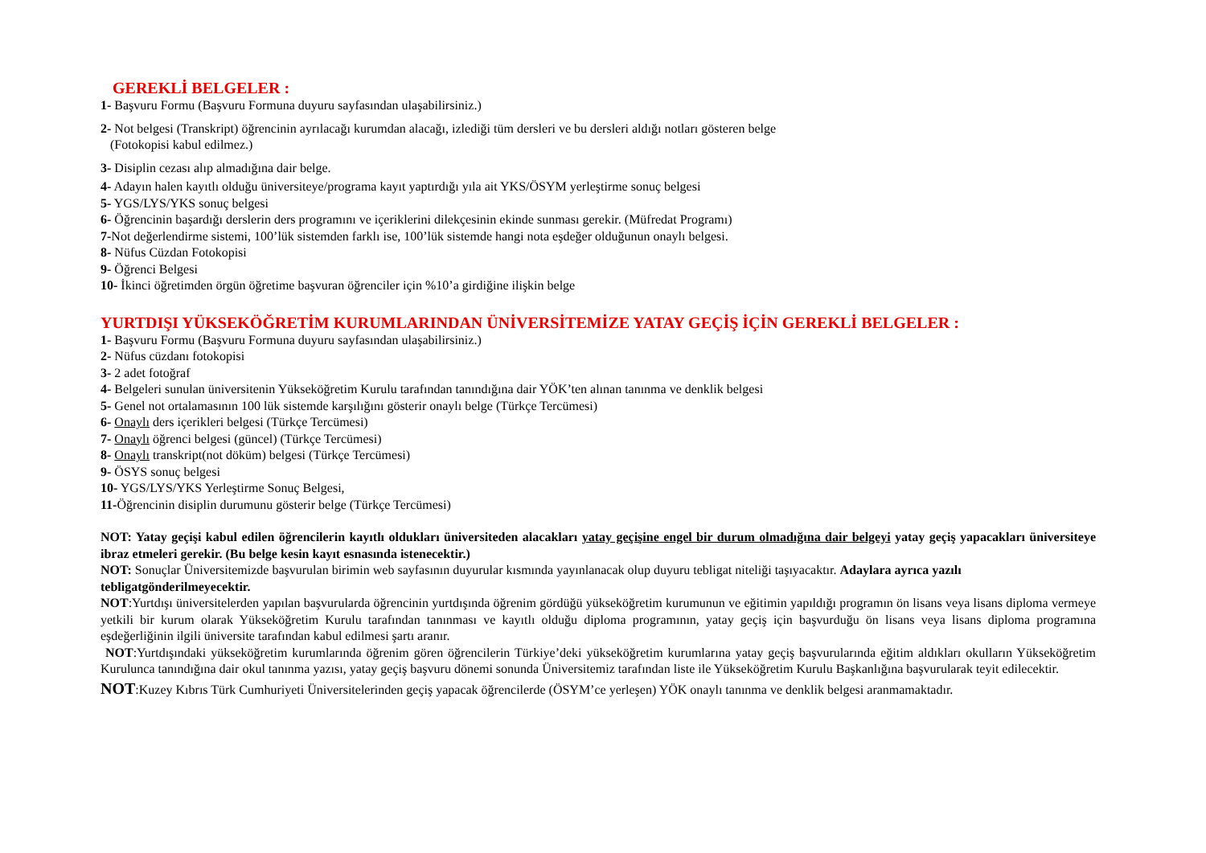GEREKLİ BELGELER :
1- Başvuru Formu (Başvuru Formuna duyuru sayfasından ulaşabilirsiniz.)
2- Not belgesi (Transkript) öğrencinin ayrılacağı kurumdan alacağı, izlediği tüm dersleri ve bu dersleri aldığı notları gösteren belge
(Fotokopisi kabul edilmez.)
3- Disiplin cezası alıp almadığına dair belge.
4- Adayın halen kayıtlı olduğu üniversiteye/programa kayıt yaptırdığı yıla ait YKS/ÖSYM yerleştirme sonuç belgesi
5- YGS/LYS/YKS sonuç belgesi
6- Öğrencinin başardığı derslerin ders programını ve içeriklerini dilekçesinin ekinde sunması gerekir. (Müfredat Programı)
7-Not değerlendirme sistemi, 100’lük sistemden farklı ise, 100’lük sistemde hangi nota eşdeğer olduğunun onaylı belgesi.
8- Nüfus Cüzdan Fotokopisi
9- Öğrenci Belgesi
10- İkinci öğretimden örgün öğretime başvuran öğrenciler için %10’a girdiğine ilişkin belge
YURTDIŞI YÜKSEKÖĞRETİM KURUMLARINDAN ÜNİVERSİTEMİZE YATAY GEÇİŞ İÇİN GEREKLİ BELGELER :
1- Başvuru Formu (Başvuru Formuna duyuru sayfasından ulaşabilirsiniz.)
2- Nüfus cüzdanı fotokopisi
3- 2 adet fotoğraf
4- Belgeleri sunulan üniversitenin Yükseköğretim Kurulu tarafından tanındığına dair YÖK’ten alınan tanınma ve denklik belgesi
5- Genel not ortalamasının 100 lük sistemde karşılığını gösterir onaylı belge (Türkçe Tercümesi)
6- Onaylı ders içerikleri belgesi (Türkçe Tercümesi)
7- Onaylı öğrenci belgesi (güncel) (Türkçe Tercümesi)
8- Onaylı transkript(not döküm) belgesi (Türkçe Tercümesi)
9- ÖSYS sonuç belgesi
10- YGS/LYS/YKS Yerleştirme Sonuç Belgesi,
11-Öğrencinin disiplin durumunu gösterir belge (Türkçe Tercümesi)
NOT: Yatay geçişi kabul edilen öğrencilerin kayıtlı oldukları üniversiteden alacakları yatay geçişine engel bir durum olmadığına dair belgeyi yatay geçiş yapacakları üniversiteye ibraz etmeleri gerekir. (Bu belge kesin kayıt esnasında istenecektir.)
NOT: Sonuçlar Üniversitemizde başvurulan birimin web sayfasının duyurular kısmında yayınlanacak olup duyuru tebligat niteliği taşıyacaktır. Adaylara ayrıca yazılı tebligatgönderilmeyecektir.
NOT:Yurtdışı üniversitelerden yapılan başvurularda öğrencinin yurtdışında öğrenim gördüğü yükseköğretim kurumunun ve eğitimin yapıldığı programın ön lisans veya lisans diploma vermeye yetkili bir kurum olarak Yükseköğretim Kurulu tarafından tanınması ve kayıtlı olduğu diploma programının, yatay geçiş için başvurduğu ön lisans veya lisans diploma programına eşdeğerliğinin ilgili üniversite tarafından kabul edilmesi şartı aranır.
NOT:Yurtdışındaki yükseköğretim kurumlarında öğrenim gören öğrencilerin Türkiye’deki yükseköğretim kurumlarına yatay geçiş başvurularında eğitim aldıkları okulların Yükseköğretim Kurulunca tanındığına dair okul tanınma yazısı, yatay geçiş başvuru dönemi sonunda Üniversitemiz tarafından liste ile Yükseköğretim Kurulu Başkanlığına başvurularak teyit edilecektir.
NOT:Kuzey Kıbrıs Türk Cumhuriyeti Üniversitelerinden geçiş yapacak öğrencilerde (ÖSYM’ce yerleşen) YÖK onaylı tanınma ve denklik belgesi aranmamaktadır.